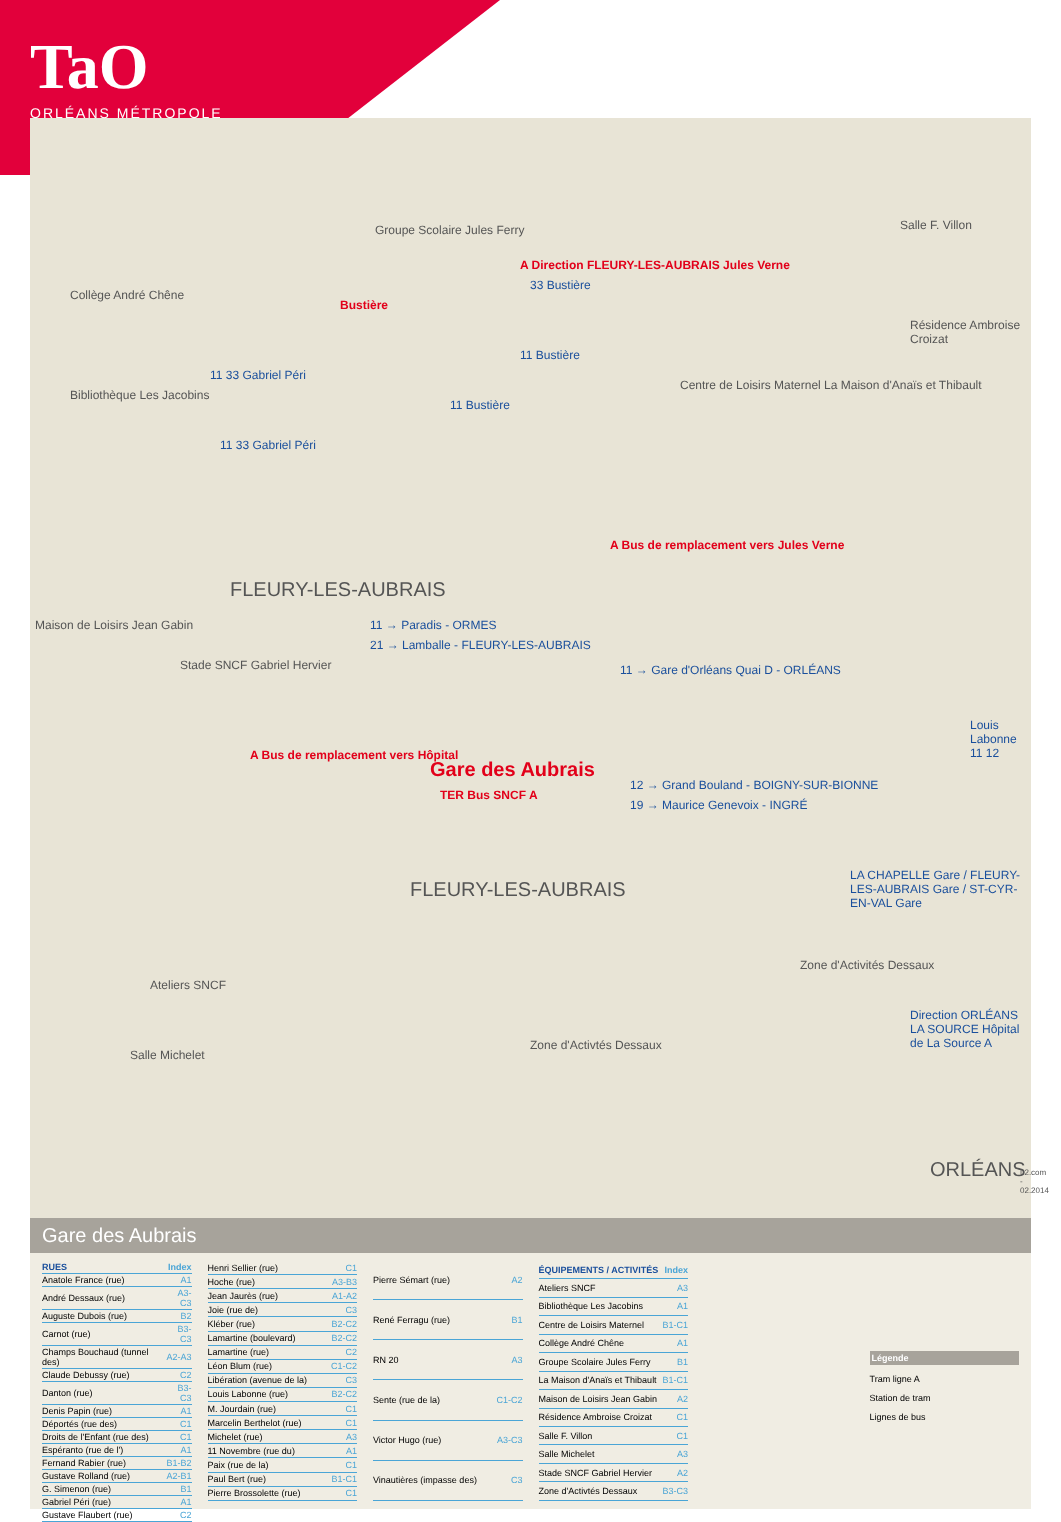TaO
ORLÉANS MÉTROPOLE
Bustière
A Direction FLEURY-LES-AUBRAIS Jules Verne
33 Bustière
11 Bustière
11 Bustière
11 33 Gabriel Péri
11 33 Gabriel Péri
A Bus de remplacement vers Jules Verne
FLEURY-LES-AUBRAIS
11 → Paradis - ORMES
21 → Lamballe - FLEURY-LES-AUBRAIS
11 → Gare d'Orléans Quai D - ORLÉANS
A Bus de remplacement vers Hôpital
Gare des Aubrais
TER Bus SNCF A
12 → Grand Bouland - BOIGNY-SUR-BIONNE
19 → Maurice Genevoix - INGRÉ
Louis Labonne 11 12
LA CHAPELLE Gare / FLEURY-LES-AUBRAIS Gare / ST-CYR-EN-VAL Gare
FLEURY-LES-AUBRAIS
Direction ORLÉANS LA SOURCE Hôpital de La Source A
ORLÉANS
Ateliers SNCF
Zone d'Activtés Dessaux
Zone d'Activités Dessaux
Stade SNCF Gabriel Hervier
Maison de Loisirs Jean Gabin
Collège André Chêne
Bibliothèque Les Jacobins
Groupe Scolaire Jules Ferry
Centre de Loisirs Maternel La Maison d'Anaïs et Thibault
Résidence Ambroise Croizat
Salle F. Villon
Salle Michelet
L2.com - 02.2014
Gare des Aubrais
| RUES | Index |
| --- | --- |
| Anatole France (rue) | A1 |
| André Dessaux (rue) | A3-C3 |
| Auguste Dubois (rue) | B2 |
| Carnot (rue) | B3-C3 |
| Champs Bouchaud (tunnel des) | A2-A3 |
| Claude Debussy (rue) | C2 |
| Danton (rue) | B3-C3 |
| Denis Papin (rue) | A1 |
| Déportés (rue des) | C1 |
| Droits de l'Enfant (rue des) | C1 |
| Espéranto (rue de l') | A1 |
| Fernand Rabier (rue) | B1-B2 |
| Gustave Rolland (rue) | A2-B1 |
| G. Simenon (rue) | B1 |
| Gabriel Péri (rue) | A1 |
| Gustave Flaubert (rue) | C2 |
| Henri Sellier (rue) | C1 |
| Hoche (rue) | A3-B3 |
| Jean Jaurès (rue) | A1-A2 |
| Joie (rue de) | C3 |
| Kléber (rue) | B2-C2 |
| Lamartine (boulevard) | B2-C2 |
| Lamartine (rue) | C2 |
| Léon Blum (rue) | C1-C2 |
| Libération (avenue de la) | C3 |
| Louis Labonne (rue) | B2-C2 |
| M. Jourdain (rue) | C1 |
| Marcelin Berthelot (rue) | C1 |
| Michelet (rue) | A3 |
| 11 Novembre (rue du) | A1 |
| Paix (rue de la) | C1 |
| Paul Bert (rue) | B1-C1 |
| Pierre Brossolette (rue) | C1 |
| Pierre Sémart (rue) | A2 |
| René Ferragu (rue) | B1 |
| RN 20 | A3 |
| Sente (rue de la) | C1-C2 |
| Victor Hugo (rue) | A3-C3 |
| Vinautières (impasse des) | C3 |
| ÉQUIPEMENTS / ACTIVITÉS | Index |
| --- | --- |
| Ateliers SNCF | A3 |
| Bibliothèque Les Jacobins | A1 |
| Centre de Loisirs Maternel | B1-C1 |
| Collège André Chêne | A1 |
| Groupe Scolaire Jules Ferry | B1 |
| La Maison d'Anaïs et Thibault | B1-C1 |
| Maison de Loisirs Jean Gabin | A2 |
| Résidence Ambroise Croizat | C1 |
| Salle F. Villon | C1 |
| Salle Michelet | A3 |
| Stade SNCF Gabriel Hervier | A2 |
| Zone d'Activtés Dessaux | B3-C3 |
Légende
Tram ligne A
Station de tram
Lignes de bus